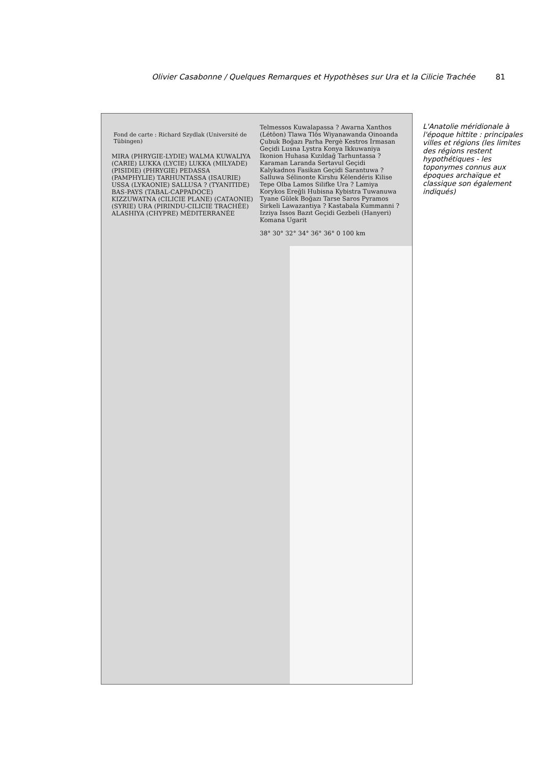Olivier Casabonne / Quelques Remarques et Hypothèses sur Ura et la Cilicie Trachée 81
Fond de carte : Richard Szydlak (Université de Tübingen)
MIRA (PHRYGIE-LYDIE) WALMA KUWALIYA (CARIE) LUKKA (LYCIE) LUKKA (MILYADE) (PISIDIE) (PHRYGIE) PEDASSA (PAMPHYLIE) TARHUNTASSA (ISAURIE) USSA (LYKAONIE) SALLUSA ? (TYANITIDE) BAS-PAYS (TABAL-CAPPADOCE) KIZZUWATNA (CILICIE PLANE) (CATAONIE) (SYRIE) URA (PIRINDU-CILICIE TRACHÉE) ALASHIYA (CHYPRE) MÉDITERRANÉE
Telmessos Kuwalapassa ? Awarna Xanthos (Létôon) Tlawa Tlôs Wiyanawanda Oinoanda Çubuk Boğazı Parha Pergè Kestros İrmasan Geçidi Lusna Lystra Konya Ikkuwaniya Ikonion Huhasa Kızıldağ Tarhuntassa ? Karaman Laranda Sertavul Geçidi Kalykadnos Fasikan Geçidi Sarantuwa ? Salluwa Sélinonte Kirshu Kélendéris Kilise Tepe Olba Lamos Silifke Ura ? Lamiya Korykos Ereğli Hubisna Kybistra Tuwanuwa Tyane Gülek Boğazı Tarse Saros Pyramos Sirkeli Lawazantiya ? Kastabala Kummanni ? Izziya Issos Bazıt Geçidi Gezbeli (Hanyeri) Komana Ugarit
38° 30° 32° 34° 36° 36° 0 100 km
L'Anatolie méridionale à l'époque hittite : principales villes et régions (les limites des régions restent hypothétiques - les toponymes connus aux époques archaïque et classique son également indiqués)